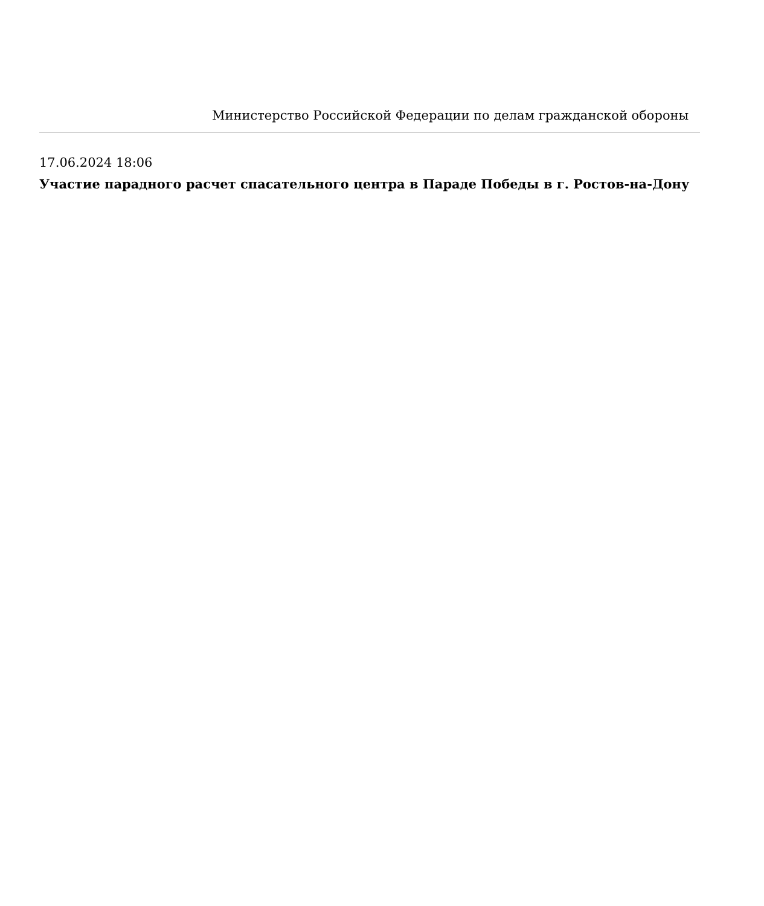Министерство Российской Федерации по делам гражданской обороны
17.06.2024 18:06
Участие парадного расчет спасательного центра в Параде Победы в г. Ростов-на-Дону